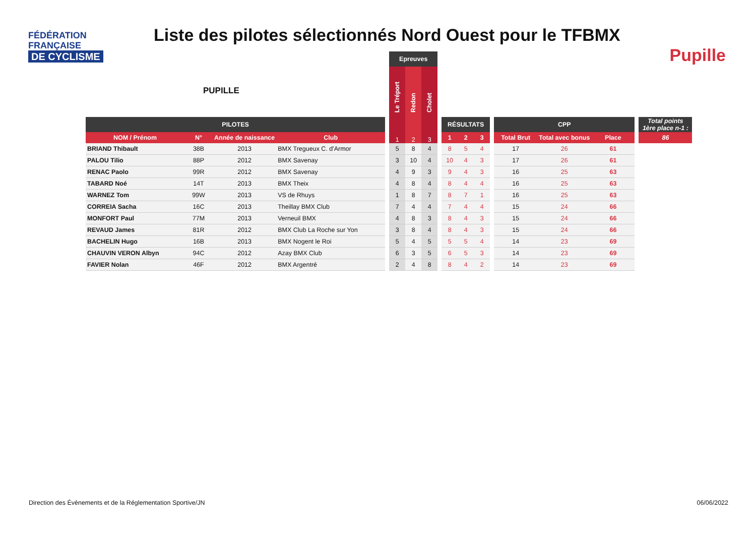FÉDÉRATION
FRANÇAISE
DE CYCLISME
Liste des pilotes sélectionnés Nord Ouest pour le TFBMX
Pupille
PUPILLE
| | | | | | Epreuves | | | | | | | | | | | | |
| --- | --- | --- | --- | --- | --- | --- | --- | --- | --- | --- | --- | --- | --- | --- | --- | --- | --- |
| | | | | | Le Tréport | Redon | Cholet | | | | | | | | | | |
| PILOTES | | | | | | | | | RÉSULTATS | | | | CPP | | | | Total points 1ère place n-1 : |
| NOM / Prénom | N° | Année de naissance | Club | | 1 | 2 | 3 | | 1 | 2 | 3 | | Total Brut | Total avec bonus | Place | | 86 |
| BRIAND Thibault | 38B | 2013 | BMX Tregueux C. d'Armor | | 5 | 8 | 4 | | 8 | 5 | 4 | | 17 | 26 | 61 | | |
| PALOU Tilio | 88P | 2012 | BMX Savenay | | 3 | 10 | 4 | | 10 | 4 | 3 | | 17 | 26 | 61 | | |
| RENAC Paolo | 99R | 2012 | BMX Savenay | | 4 | 9 | 3 | | 9 | 4 | 3 | | 16 | 25 | 63 | | |
| TABARD Noé | 14T | 2013 | BMX Theix | | 4 | 8 | 4 | | 8 | 4 | 4 | | 16 | 25 | 63 | | |
| WARNEZ Tom | 99W | 2013 | VS de Rhuys | | 1 | 8 | 7 | | 8 | 7 | 1 | | 16 | 25 | 63 | | |
| CORREIA Sacha | 16C | 2013 | Theillay BMX Club | | 7 | 4 | 4 | | 7 | 4 | 4 | | 15 | 24 | 66 | | |
| MONFORT Paul | 77M | 2013 | Verneuil BMX | | 4 | 8 | 3 | | 8 | 4 | 3 | | 15 | 24 | 66 | | |
| REVAUD James | 81R | 2012 | BMX Club La Roche sur Yon | | 3 | 8 | 4 | | 8 | 4 | 3 | | 15 | 24 | 66 | | |
| BACHELIN Hugo | 16B | 2013 | BMX Nogent le Roi | | 5 | 4 | 5 | | 5 | 5 | 4 | | 14 | 23 | 69 | | |
| CHAUVIN VERON Albyn | 94C | 2012 | Azay BMX Club | | 6 | 3 | 5 | | 6 | 5 | 3 | | 14 | 23 | 69 | | |
| FAVIER Nolan | 46F | 2012 | BMX Argentré | | 2 | 4 | 8 | | 8 | 4 | 2 | | 14 | 23 | 69 | | |
Direction des Évènements et de la Réglementation Sportive/JN
06/06/2022